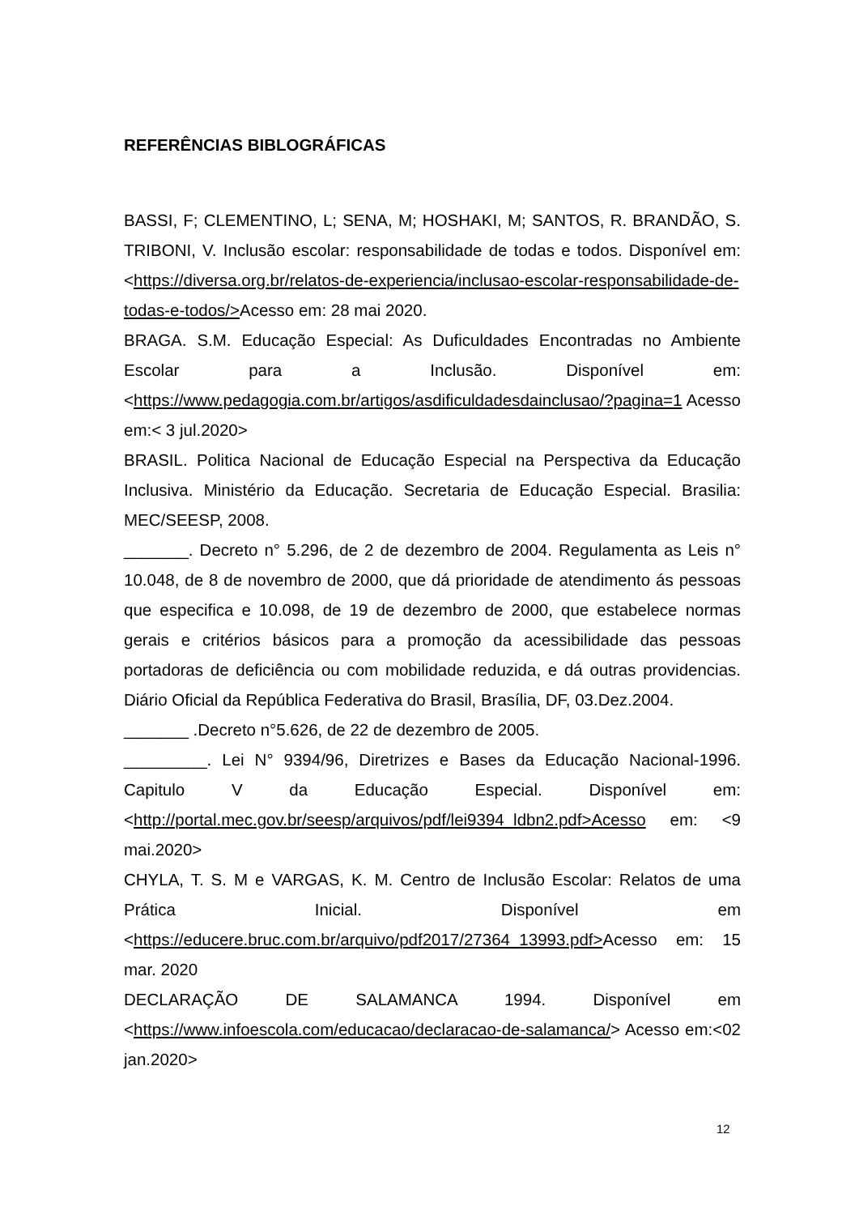REFERÊNCIAS BIBLOGRÁFICAS
BASSI, F; CLEMENTINO, L; SENA, M; HOSHAKI, M; SANTOS, R. BRANDÃO, S. TRIBONI, V. Inclusão escolar: responsabilidade de todas e todos. Disponível em:<https://diversa.org.br/relatos-de-experiencia/inclusao-escolar-responsabilidade-de-todas-e-todos/>Acesso em: 28 mai 2020.
BRAGA. S.M. Educação Especial: As Duficuldades Encontradas no Ambiente Escolar para a Inclusão. Disponível em:<https://www.pedagogia.com.br/artigos/asdificuldadesdainclusao/?pagina=1 Acesso em:< 3 jul.2020>
BRASIL. Politica Nacional de Educação Especial na Perspectiva da Educação Inclusiva. Ministério da Educação. Secretaria de Educação Especial. Brasilia: MEC/SEESP, 2008.
_______. Decreto n° 5.296, de 2 de dezembro de 2004. Regulamenta as Leis n° 10.048, de 8 de novembro de 2000, que dá prioridade de atendimento ás pessoas que especifica e 10.098, de 19 de dezembro de 2000, que estabelece normas gerais e critérios básicos para a promoção da acessibilidade das pessoas portadoras de deficiência ou com mobilidade reduzida, e dá outras providencias. Diário Oficial da República Federativa do Brasil, Brasília, DF, 03.Dez.2004.
_______ .Decreto n°5.626, de 22 de dezembro de 2005.
_________. Lei N° 9394/96, Diretrizes e Bases da Educação Nacional-1996. Capitulo V da Educação Especial. Disponível em:<http://portal.mec.gov.br/seesp/arquivos/pdf/lei9394_ldbn2.pdf>Acesso em: <9 mai.2020>
CHYLA, T. S. M e VARGAS, K. M. Centro de Inclusão Escolar: Relatos de uma Prática Inicial. Disponível em <https://educere.bruc.com.br/arquivo/pdf2017/27364_13993.pdf>Acesso em: 15 mar. 2020
DECLARAÇÃO DE SALAMANCA 1994. Disponível em <https://www.infoescola.com/educacao/declaracao-de-salamanca/> Acesso em:<02 jan.2020>
12